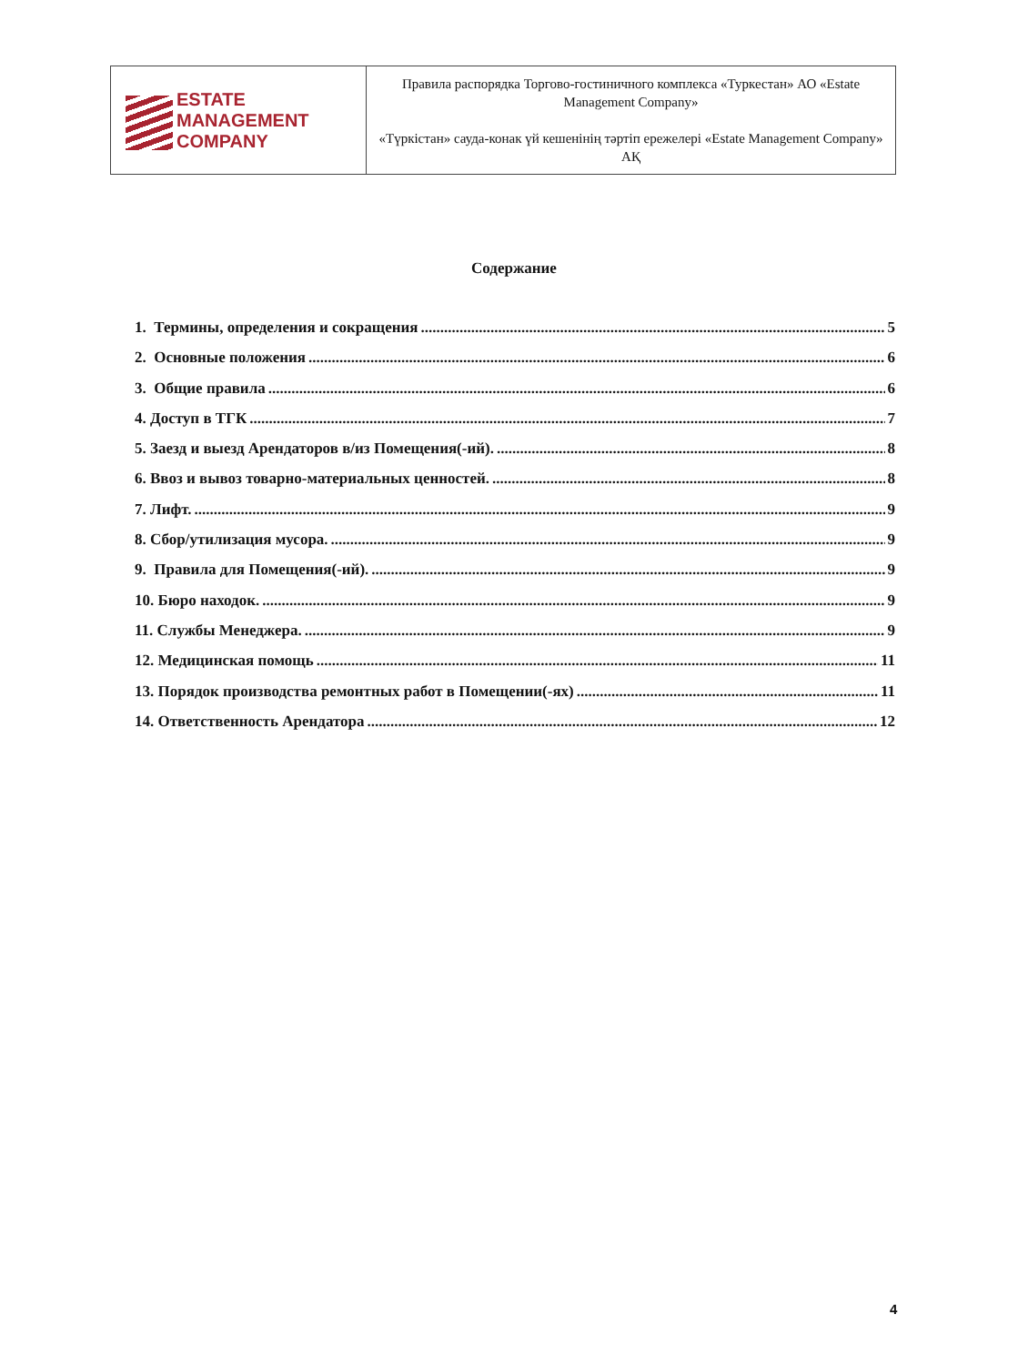| ESTATE MANAGEMENT COMPANY | Правила распорядка Торгово-гостиничного комплекса «Туркестан» АО «Estate Management Company» «Түркістан» сауда-конак үй кешенінің тәртіп ережелері «Estate Management Company» АҚ |
Содержание
1. Термины, определения и сокращения 5
2. Основные положения 6
3. Общие правила 6
4. Доступ в ТГК 7
5. Заезд и выезд Арендаторов в/из Помещения(-ий). 8
6. Ввоз и вывоз товарно-материальных ценностей. 8
7. Лифт. 9
8. Сбор/утилизация мусора. 9
9. Правила для Помещения(-ий). 9
10. Бюро находок. 9
11. Службы Менеджера. 9
12. Медицинская помощь 11
13. Порядок производства ремонтных работ в Помещении(-ях) 11
14. Ответственность Арендатора 12
4